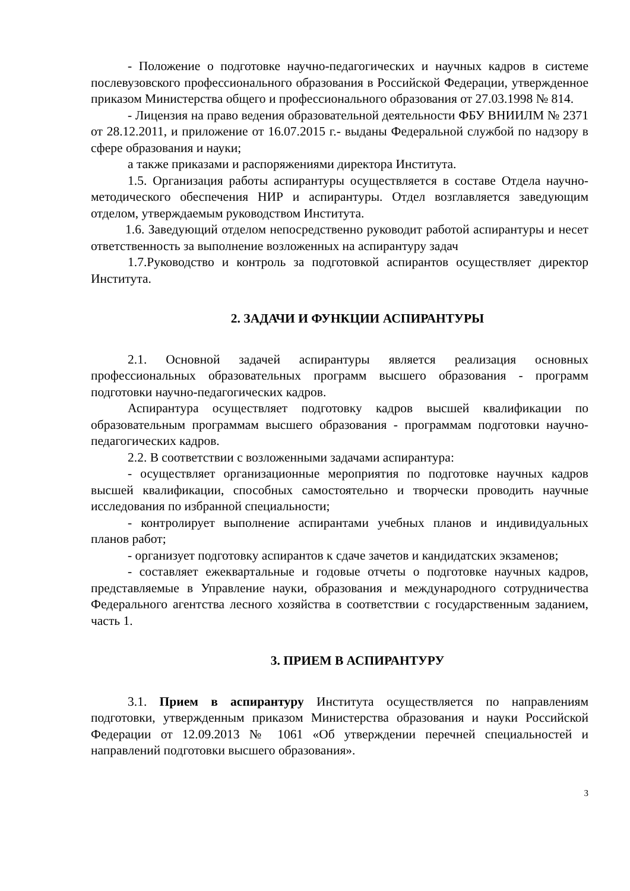- Положение о подготовке научно-педагогических и научных кадров в системе послевузовского профессионального образования в Российской Федерации, утвержденное приказом Министерства общего и профессионального образования от 27.03.1998 № 814.
- Лицензия на право ведения образовательной деятельности ФБУ ВНИИЛМ № 2371 от 28.12.2011, и приложение от 16.07.2015 г.- выданы Федеральной службой по надзору в сфере образования и науки;
а также приказами и распоряжениями директора Института.
1.5. Организация работы аспирантуры осуществляется в составе Отдела научно-методического обеспечения НИР и аспирантуры. Отдел возглавляется заведующим отделом, утверждаемым руководством Института.
1.6. Заведующий отделом непосредственно руководит работой аспирантуры и несет ответственность за выполнение возложенных на аспирантуру задач
1.7.Руководство и контроль за подготовкой аспирантов осуществляет директор Института.
2. ЗАДАЧИ И ФУНКЦИИ АСПИРАНТУРЫ
2.1. Основной задачей аспирантуры является реализация основных профессиональных образовательных программ высшего образования - программ подготовки научно-педагогических кадров.
Аспирантура осуществляет подготовку кадров высшей квалификации по образовательным программам высшего образования - программам подготовки научно-педагогических кадров.
2.2. В соответствии с возложенными задачами аспирантура:
- осуществляет организационные мероприятия по подготовке научных кадров высшей квалификации, способных самостоятельно и творчески проводить научные исследования по избранной специальности;
- контролирует выполнение аспирантами учебных планов и индивидуальных планов работ;
- организует подготовку аспирантов к сдаче зачетов и кандидатских экзаменов;
- составляет ежеквартальные и годовые отчеты о подготовке научных кадров, представляемые в Управление науки, образования и международного сотрудничества Федерального агентства лесного хозяйства в соответствии с государственным заданием, часть 1.
3. ПРИЕМ В АСПИРАНТУРУ
3.1. Прием в аспирантуру Института осуществляется по направлениям подготовки, утвержденным приказом Министерства образования и науки Российской Федерации от 12.09.2013 № 1061 «Об утверждении перечней специальностей и направлений подготовки высшего образования».
3